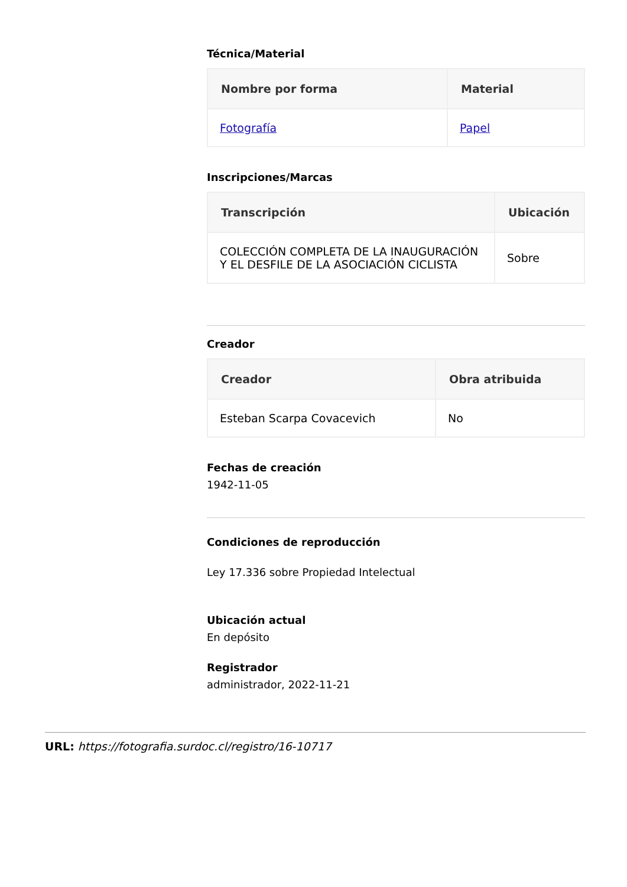Técnica/Material
| Nombre por forma | Material |
| --- | --- |
| Fotografía | Papel |
Inscripciones/Marcas
| Transcripción | Ubicación |
| --- | --- |
| COLECCIÓN COMPLETA DE LA INAUGURACIÓN Y EL DESFILE DE LA ASOCIACIÓN CICLISTA | Sobre |
Creador
| Creador | Obra atribuida |
| --- | --- |
| Esteban Scarpa Covacevich | No |
Fechas de creación
1942-11-05
Condiciones de reproducción
Ley 17.336 sobre Propiedad Intelectual
Ubicación actual
En depósito
Registrador
administrador, 2022-11-21
URL: https://fotografia.surdoc.cl/registro/16-10717